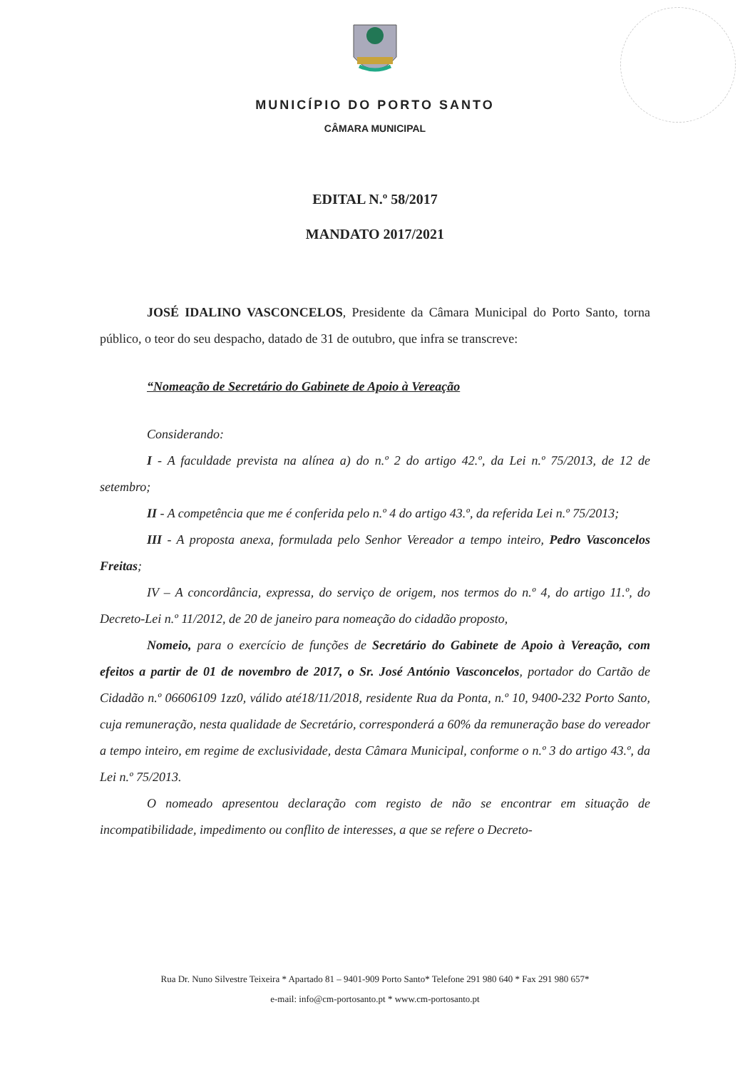MUNICÍPIO DO PORTO SANTO
CÂMARA MUNICIPAL
EDITAL N.º 58/2017
MANDATO 2017/2021
JOSÉ IDALINO VASCONCELOS, Presidente da Câmara Municipal do Porto Santo, torna público, o teor do seu despacho, datado de 31 de outubro, que infra se transcreve:
“Nomeação de Secretário do Gabinete de Apoio à Vereação
Considerando:
I - A faculdade prevista na alínea a) do n.º 2 do artigo 42.º, da Lei n.º 75/2013, de 12 de setembro;
II - A competência que me é conferida pelo n.º 4 do artigo 43.º, da referida Lei n.º 75/2013;
III - A proposta anexa, formulada pelo Senhor Vereador a tempo inteiro, Pedro Vasconcelos Freitas;
IV – A concordância, expressa, do serviço de origem, nos termos do n.º 4, do artigo 11.º, do Decreto-Lei n.º 11/2012, de 20 de janeiro para nomeação do cidadão proposto,
Nomeio, para o exercício de funções de Secretário do Gabinete de Apoio à Vereação, com efeitos a partir de 01 de novembro de 2017, o Sr. José António Vasconcelos, portador do Cartão de Cidadão n.º 06606109 1zz0, válido até18/11/2018, residente Rua da Ponta, n.º 10, 9400-232 Porto Santo, cuja remuneração, nesta qualidade de Secretário, corresponderá a 60% da remuneração base do vereador a tempo inteiro, em regime de exclusividade, desta Câmara Municipal, conforme o n.º 3 do artigo 43.º, da Lei n.º 75/2013.
O nomeado apresentou declaração com registo de não se encontrar em situação de incompatibilidade, impedimento ou conflito de interesses, a que se refere o Decreto-
Rua Dr. Nuno Silvestre Teixeira * Apartado 81 – 9401-909 Porto Santo* Telefone 291 980 640 * Fax 291 980 657*
e-mail: info@cm-portosanto.pt * www.cm-portosanto.pt